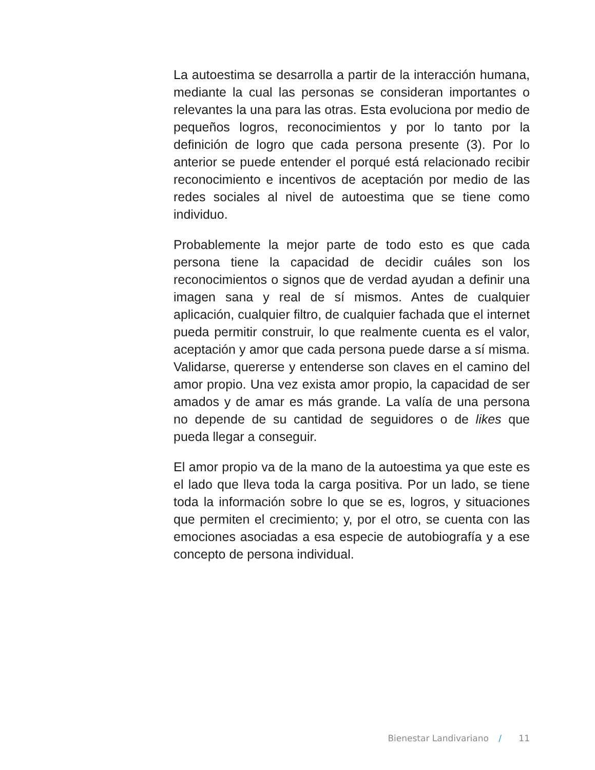La autoestima se desarrolla a partir de la interacción humana, mediante la cual las personas se consideran importantes o relevantes la una para las otras. Esta evoluciona por medio de pequeños logros, reconocimientos y por lo tanto por la definición de logro que cada persona presente (3). Por lo anterior se puede entender el porqué está relacionado recibir reconocimiento e incentivos de aceptación por medio de las redes sociales al nivel de autoestima que se tiene como individuo.
Probablemente la mejor parte de todo esto es que cada persona tiene la capacidad de decidir cuáles son los reconocimientos o signos que de verdad ayudan a definir una imagen sana y real de sí mismos. Antes de cualquier aplicación, cualquier filtro, de cualquier fachada que el internet pueda permitir construir, lo que realmente cuenta es el valor, aceptación y amor que cada persona puede darse a sí misma. Validarse, quererse y entenderse son claves en el camino del amor propio. Una vez exista amor propio, la capacidad de ser amados y de amar es más grande. La valía de una persona no depende de su cantidad de seguidores o de likes que pueda llegar a conseguir.
El amor propio va de la mano de la autoestima ya que este es el lado que lleva toda la carga positiva. Por un lado, se tiene toda la información sobre lo que se es, logros, y situaciones que permiten el crecimiento; y, por el otro, se cuenta con las emociones asociadas a esa especie de autobiografía y a ese concepto de persona individual.
Bienestar Landivariano / 11